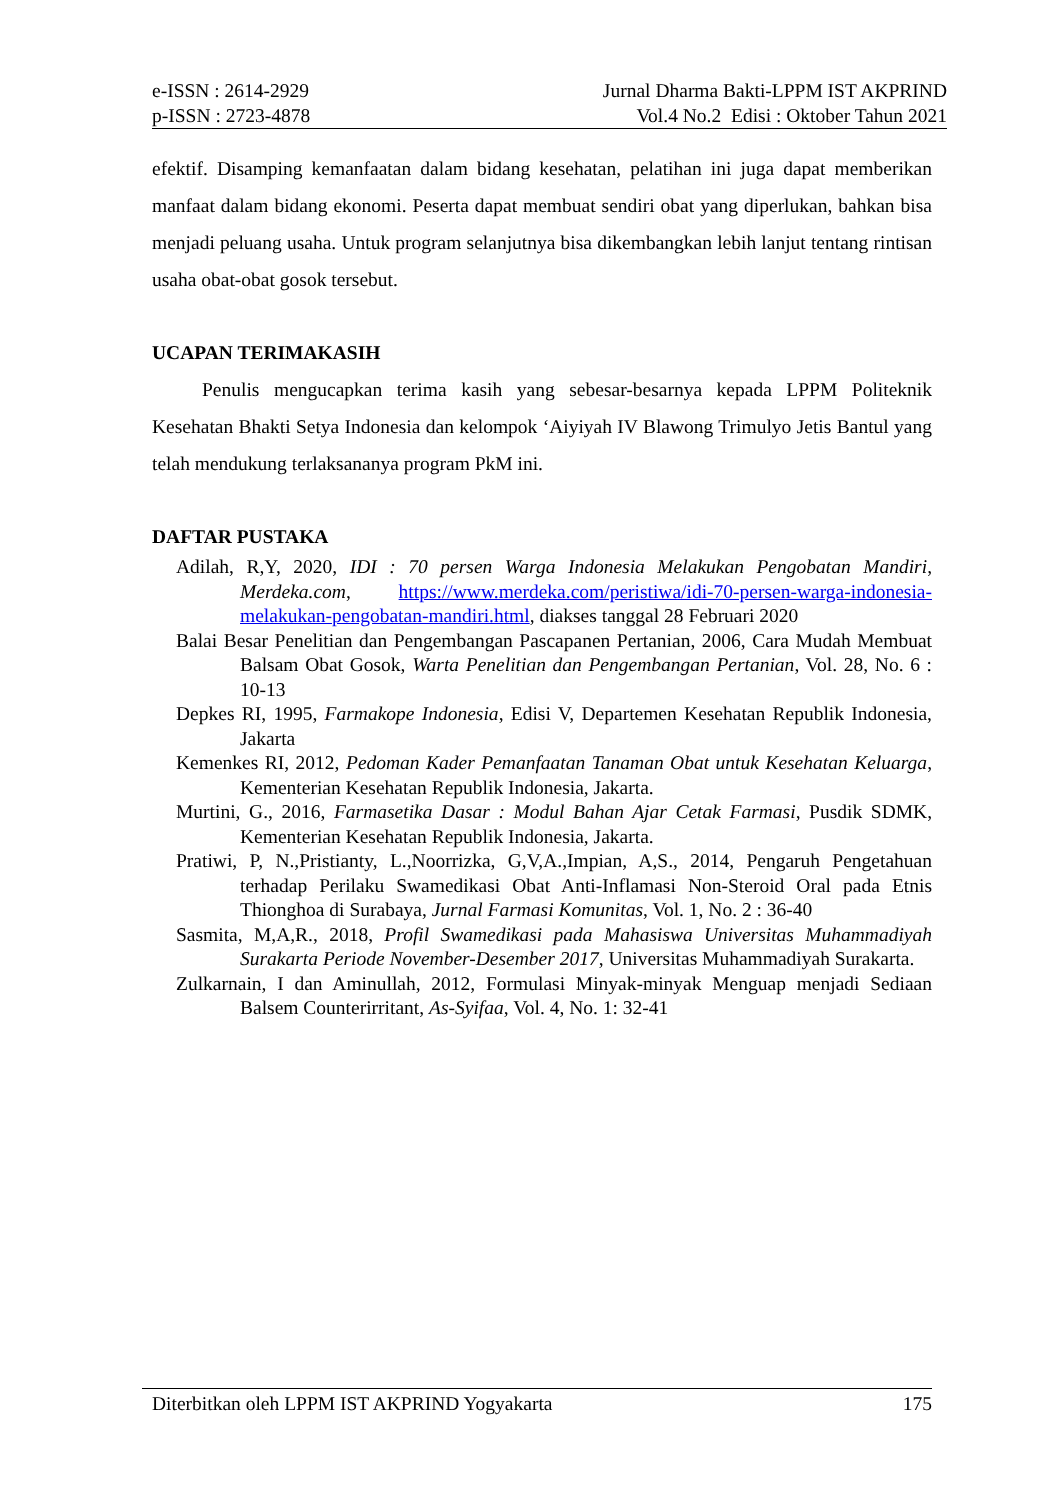e-ISSN : 2614-2929
p-ISSN : 2723-4878
Jurnal Dharma Bakti-LPPM IST AKPRIND
Vol.4 No.2 Edisi : Oktober Tahun 2021
efektif. Disamping kemanfaatan dalam bidang kesehatan, pelatihan ini juga dapat memberikan manfaat dalam bidang ekonomi. Peserta dapat membuat sendiri obat yang diperlukan, bahkan bisa menjadi peluang usaha. Untuk program selanjutnya bisa dikembangkan lebih lanjut tentang rintisan usaha obat-obat gosok tersebut.
UCAPAN TERIMAKASIH
Penulis mengucapkan terima kasih yang sebesar-besarnya kepada LPPM Politeknik Kesehatan Bhakti Setya Indonesia dan kelompok ‘Aiyiyah IV Blawong Trimulyo Jetis Bantul yang telah mendukung terlaksananya program PkM ini.
DAFTAR PUSTAKA
Adilah, R,Y, 2020, IDI : 70 persen Warga Indonesia Melakukan Pengobatan Mandiri, Merdeka.com, https://www.merdeka.com/peristiwa/idi-70-persen-warga-indonesia-melakukan-pengobatan-mandiri.html, diakses tanggal 28 Februari 2020
Balai Besar Penelitian dan Pengembangan Pascapanen Pertanian, 2006, Cara Mudah Membuat Balsam Obat Gosok, Warta Penelitian dan Pengembangan Pertanian, Vol. 28, No. 6 : 10-13
Depkes RI, 1995, Farmakope Indonesia, Edisi V, Departemen Kesehatan Republik Indonesia, Jakarta
Kemenkes RI, 2012, Pedoman Kader Pemanfaatan Tanaman Obat untuk Kesehatan Keluarga, Kementerian Kesehatan Republik Indonesia, Jakarta.
Murtini, G., 2016, Farmasetika Dasar : Modul Bahan Ajar Cetak Farmasi, Pusdik SDMK, Kementerian Kesehatan Republik Indonesia, Jakarta.
Pratiwi, P, N.,Pristianty, L.,Noorrizka, G,V,A.,Impian, A,S., 2014, Pengaruh Pengetahuan terhadap Perilaku Swamedikasi Obat Anti-Inflamasi Non-Steroid Oral pada Etnis Thionghoa di Surabaya, Jurnal Farmasi Komunitas, Vol. 1, No. 2 : 36-40
Sasmita, M,A,R., 2018, Profil Swamedikasi pada Mahasiswa Universitas Muhammadiyah Surakarta Periode November-Desember 2017, Universitas Muhammadiyah Surakarta.
Zulkarnain, I dan Aminullah, 2012, Formulasi Minyak-minyak Menguap menjadi Sediaan Balsem Counterirritant, As-Syifaa, Vol. 4, No. 1: 32-41
Diterbitkan oleh LPPM IST AKPRIND Yogyakarta 175